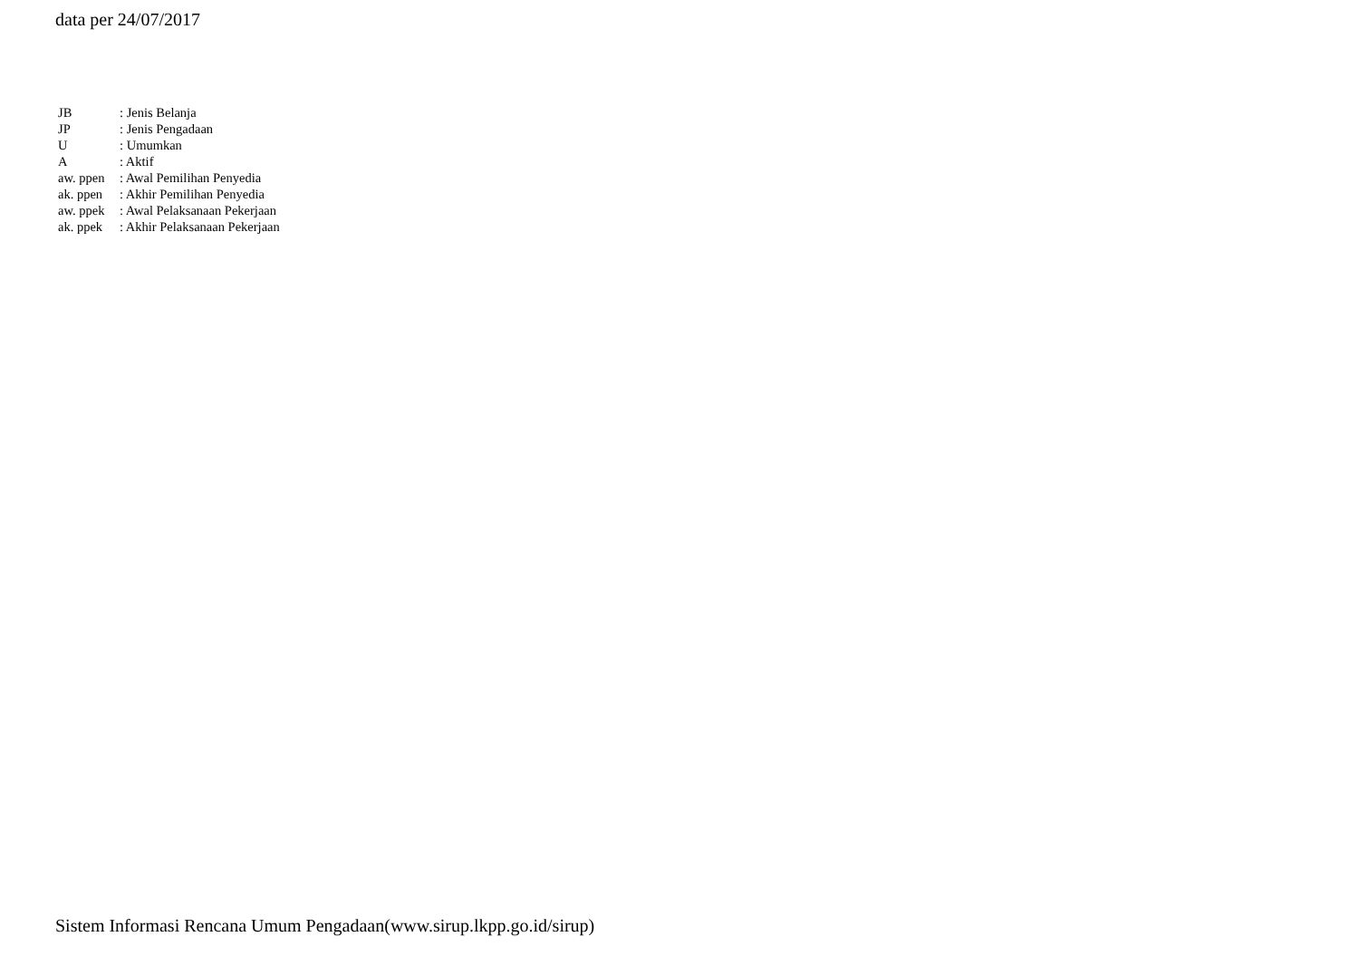data per 24/07/2017
| JB | : Jenis Belanja |
| JP | : Jenis Pengadaan |
| U | : Umumkan |
| A | : Aktif |
| aw. ppen | : Awal Pemilihan Penyedia |
| ak. ppen | : Akhir Pemilihan Penyedia |
| aw. ppek | : Awal Pelaksanaan Pekerjaan |
| ak. ppek | : Akhir Pelaksanaan Pekerjaan |
Sistem Informasi Rencana Umum Pengadaan(www.sirup.lkpp.go.id/sirup)